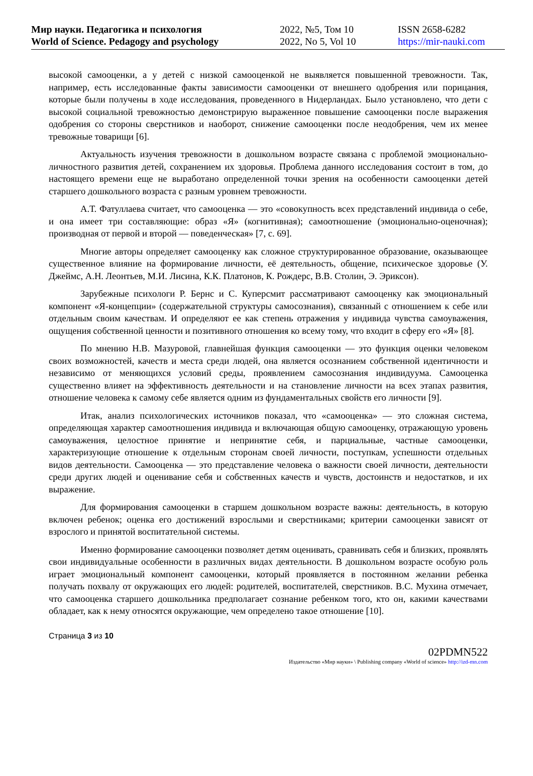Мир науки. Педагогика и психология
World of Science. Pedagogy and psychology
2022, №5, Том 10
2022, No 5, Vol 10
ISSN 2658-6282
https://mir-nauki.com
высокой самооценки, а у детей с низкой самооценкой не выявляется повышенной тревожности. Так, например, есть исследованные факты зависимости самооценки от внешнего одобрения или порицания, которые были получены в ходе исследования, проведенного в Нидерландах. Было установлено, что дети с высокой социальной тревожностью демонстрирую выраженное повышение самооценки после выражения одобрения со стороны сверстников и наоборот, снижение самооценки после неодобрения, чем их менее тревожные товарищи [6].
Актуальность изучения тревожности в дошкольном возрасте связана с проблемой эмоционально-личностного развития детей, сохранением их здоровья. Проблема данного исследования состоит в том, до настоящего времени еще не выработано определенной точки зрения на особенности самооценки детей старшего дошкольного возраста с разным уровнем тревожности.
А.Т. Фатуллаева считает, что самооценка — это «совокупность всех представлений индивида о себе, и она имеет три составляющие: образ «Я» (когнитивная); самоотношение (эмоционально-оценочная); производная от первой и второй — поведенческая» [7, с. 69].
Многие авторы определяет самооценку как сложное структурированное образование, оказывающее существенное влияние на формирование личности, её деятельность, общение, психическое здоровье (У. Джеймс, А.Н. Леонтьев, М.И. Лисина, К.К. Платонов, К. Рождерс, В.В. Столин, Э. Эриксон).
Зарубежные психологи Р. Бернс и С. Куперсмит рассматривают самооценку как эмоциональный компонент «Я-концепции» (содержательной структуры самосознания), связанный с отношением к себе или отдельным своим качествам. И определяют ее как степень отражения у индивида чувства самоуважения, ощущения собственной ценности и позитивного отношения ко всему тому, что входит в сферу его «Я» [8].
По мнению Н.В. Мазуровой, главнейшая функция самооценки — это функция оценки человеком своих возможностей, качеств и места среди людей, она является осознанием собственной идентичности и независимо от меняющихся условий среды, проявлением самосознания индивидуума. Самооценка существенно влияет на эффективность деятельности и на становление личности на всех этапах развития, отношение человека к самому себе является одним из фундаментальных свойств его личности [9].
Итак, анализ психологических источников показал, что «самооценка» — это сложная система, определяющая характер самоотношения индивида и включающая общую самооценку, отражающую уровень самоуважения, целостное принятие и непринятие себя, и парциальные, частные самооценки, характеризующие отношение к отдельным сторонам своей личности, поступкам, успешности отдельных видов деятельности. Самооценка — это представление человека о важности своей личности, деятельности среди других людей и оценивание себя и собственных качеств и чувств, достоинств и недостатков, и их выражение.
Для формирования самооценки в старшем дошкольном возрасте важны: деятельность, в которую включен ребенок; оценка его достижений взрослыми и сверстниками; критерии самооценки зависят от взрослого и принятой воспитательной системы.
Именно формирование самооценки позволяет детям оценивать, сравнивать себя и близких, проявлять свои индивидуальные особенности в различных видах деятельности. В дошкольном возрасте особую роль играет эмоциональный компонент самооценки, который проявляется в постоянном желании ребенка получать похвалу от окружающих его людей: родителей, воспитателей, сверстников. В.С. Мухина отмечает, что самооценка старшего дошкольника предполагает сознание ребенком того, кто он, какими качествами обладает, как к нему относятся окружающие, чем определено такое отношение [10].
Страница 3 из 10
02PDMN522
Издательство «Мир науки» \ Publishing company «World of science» http://izd-mn.com